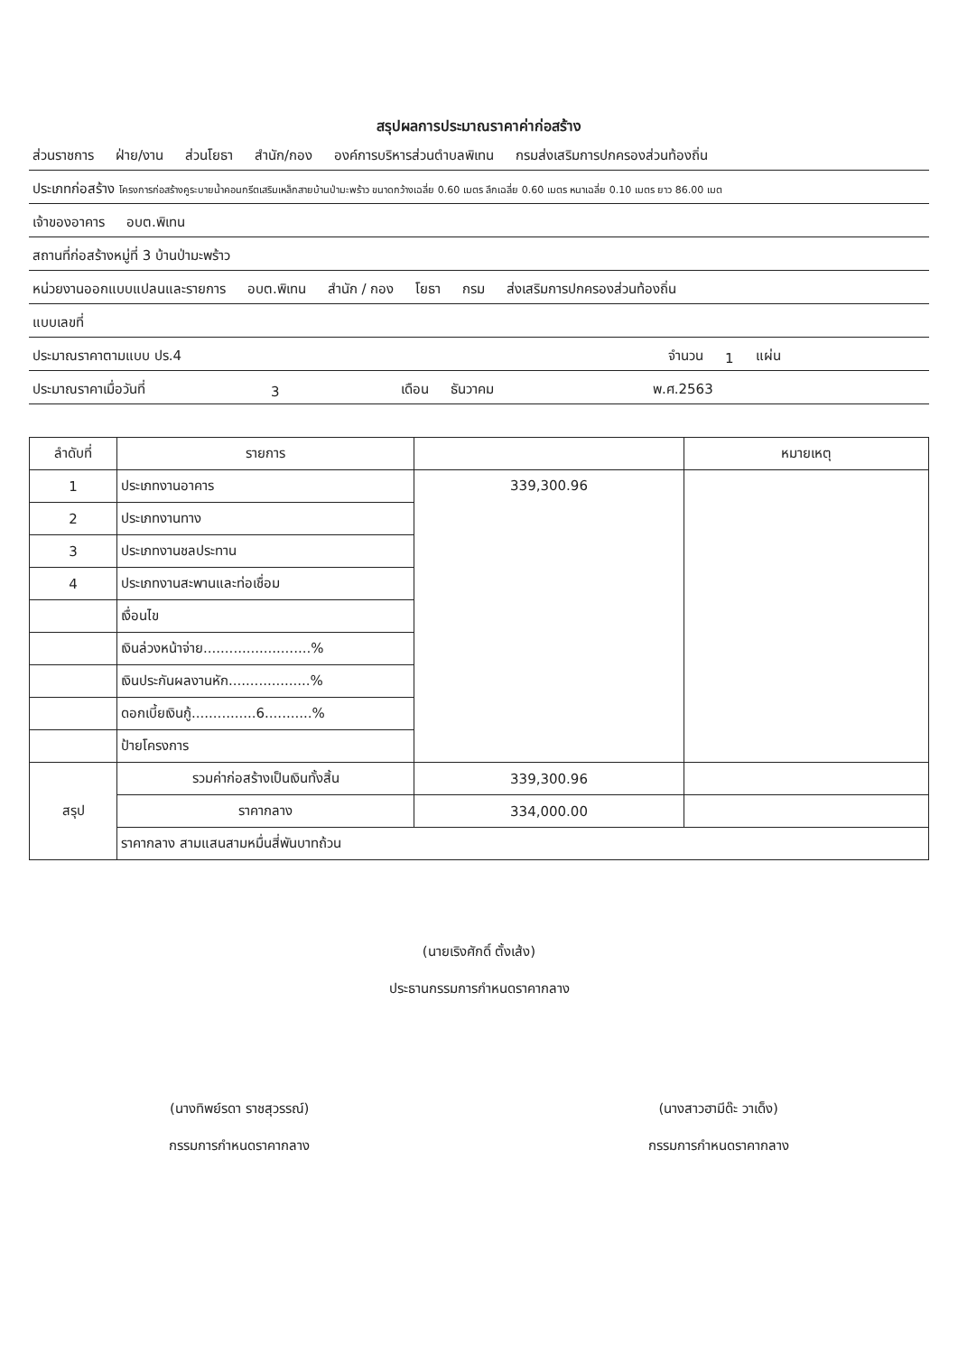สรุปผลการประมาณราคาค่าก่อสร้าง
ส่วนราชการ ฝ่าย/งาน ส่วนโยธา สำนัก/กอง องค์การบริหารส่วนตำบลพิเทน กรมส่งเสริมการปกครองส่วนท้องถิ่น
ประเภทก่อสร้าง โครงการก่อสร้างคูระบายน้ำคอนกรีตเสริมเหล็กสายบ้านป่ามะพร้าว ขนาดกว้างเฉลี่ย 0.60 เมตร ลึกเฉลี่ย 0.60 เมตร หนาเฉลี่ย 0.10 เมตร ยาว 86.00 เมต
เจ้าของอาคาร อบต.พิเทน
สถานที่ก่อสร้างหมู่ที่ 3 บ้านป่ามะพร้าว
หน่วยงานออกแบบแปลนและรายการ อบต.พิเทน สำนัก / กอง โยธา กรม ส่งเสริมการปกครองส่วนท้องถิ่น
แบบเลขที่
ประมาณราคาตามแบบ ปร.4 จำนวน 1 แผ่น
ประมาณราคาเมื่อวันที่ 3 เดือน ธันวาคม พ.ศ.2563
| ลำดับที่ | รายการ | | หมายเหตุ |
| --- | --- | --- | --- |
| 1 | ประเภทงานอาคาร | 339,300.96 | |
| 2 | ประเภทงานทาง | | |
| 3 | ประเภทงานชลประทาน | | |
| 4 | ประเภทงานสะพานและท่อเชื่อม | | |
| | เงื่อนไข | | |
| | เงินล่วงหน้าจ่าย.........................% | | |
| | เงินประกันผลงานหัก...................% | | |
| | ดอกเบี้ยเงินกู้...............6...........% | | |
| | ป้ายโครงการ | | |
| สรุป | รวมค่าก่อสร้างเป็นเงินทั้งสิ้น | 339,300.96 | |
| | ราคากลาง | 334,000.00 | |
| | ราคากลาง สามแสนสามหมื่นสี่พันบาทถ้วน | | |
(นายเริงศักดิ์ ตั้งเส้ง)
ประธานกรรมการกำหนดราคากลาง
(นางทิพย์รดา ราชสุวรรณ์)
กรรมการกำหนดราคากลาง
(นางสาวฮามีด๊ะ วาเด็ง)
กรรมการกำหนดราคากลาง